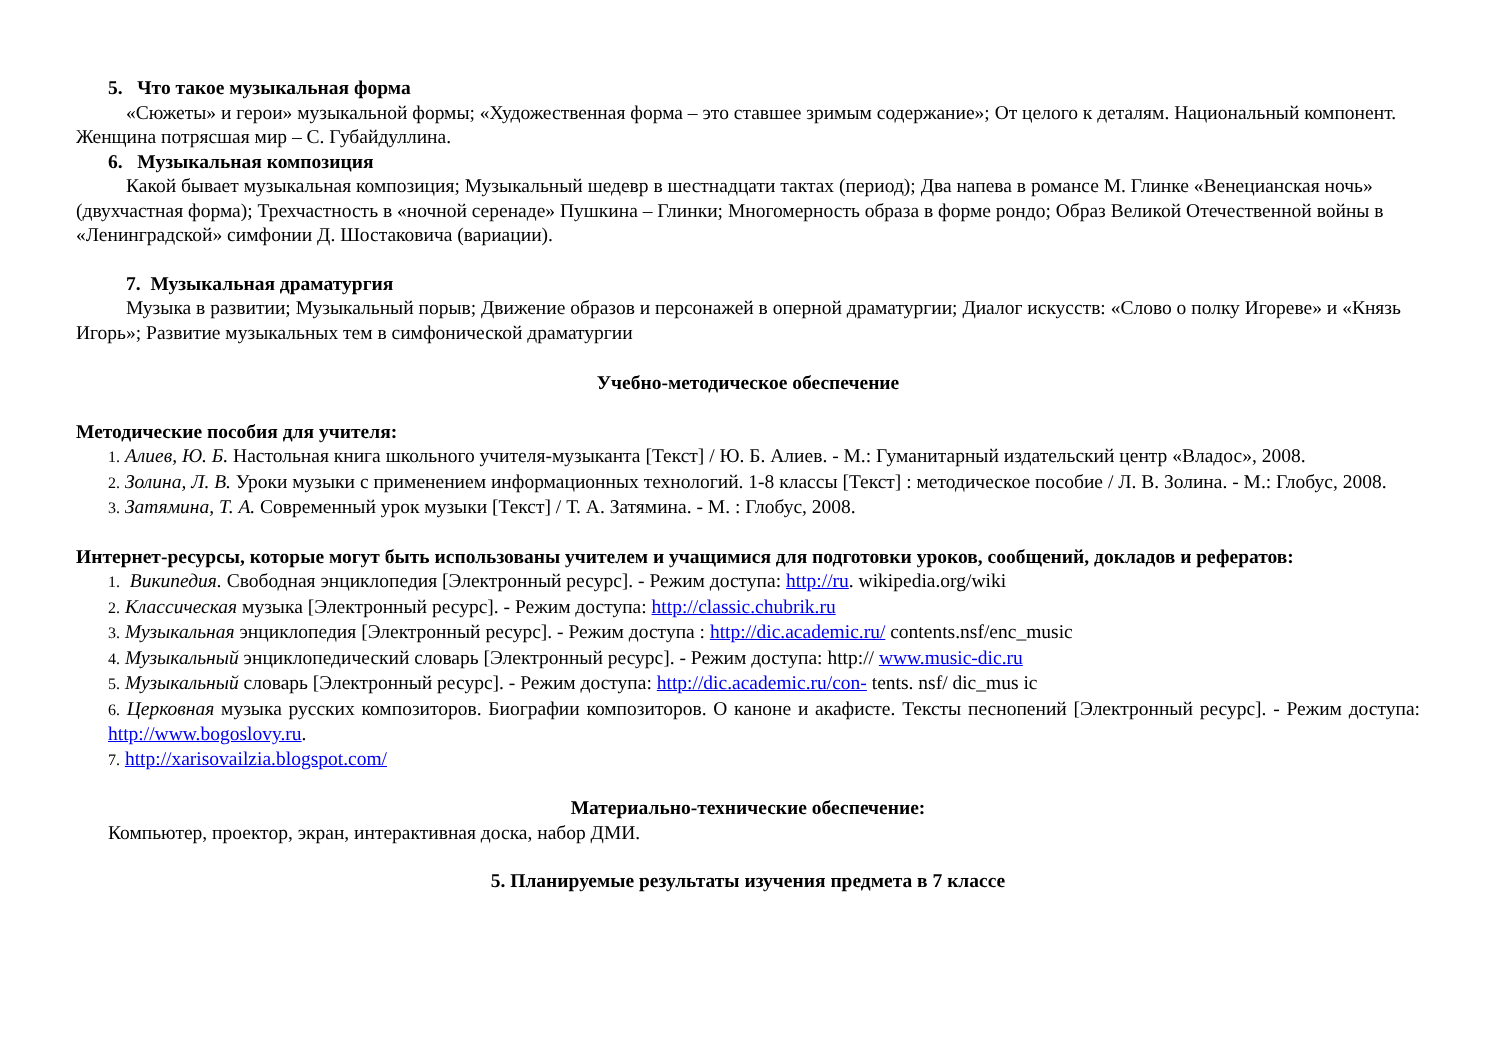5. Что такое музыкальная форма
«Сюжеты» и герои» музыкальной формы; «Художественная форма – это ставшее зримым содержание»; От целого к деталям. Национальный компонент. Женщина потрясшая мир – С. Губайдуллина.
6. Музыкальная композиция
Какой бывает музыкальная композиция; Музыкальный шедевр в шестнадцати тактах (период); Два напева в романсе М. Глинке «Венецианская ночь» (двухчастная форма); Трехчастность в «ночной серенаде» Пушкина – Глинки; Многомерность образа в форме рондо; Образ Великой Отечественной войны в «Ленинградской» симфонии Д. Шостаковича (вариации).
7. Музыкальная драматургия
Музыка в развитии; Музыкальный порыв; Движение образов и персонажей в оперной драматургии; Диалог искусств: «Слово о полку Игореве» и «Князь Игорь»; Развитие музыкальных тем в симфонической драматургии
Учебно-методическое обеспечение
Методические пособия для учителя:
1. Алиев, Ю. Б. Настольная книга школьного учителя-музыканта [Текст] / Ю. Б. Алиев. - М.: Гуманитарный издательский центр «Владос», 2008.
2. Золина, Л. В. Уроки музыки с применением информационных технологий. 1-8 классы [Текст] : методическое пособие / Л. В. Золина. - М.: Глобус, 2008.
3. Затямина, Т. А. Современный урок музыки [Текст] / Т. А. Затямина. - М. : Глобус, 2008.
Интернет-ресурсы, которые могут быть использованы учителем и учащимися для подготовки уроков, сообщений, докладов и рефератов:
1. Википедия. Свободная энциклопедия [Электронный ресурс]. - Режим доступа: http://ru. wikipedia.org/wiki
2. Классическая музыка [Электронный ресурс]. - Режим доступа: http://classic.chubrik.ru
3. Музыкальная энциклопедия [Электронный ресурс]. - Режим доступа : http://dic.academic.ru/ contents.nsf/enc_music
4. Музыкальный энциклопедический словарь [Электронный ресурс]. - Режим доступа: http:// www.music-dic.ru
5. Музыкальный словарь [Электронный ресурс]. - Режим доступа: http://dic.academic.ru/con- tents. nsf/ dic_mus ic
6. Церковная музыка русских композиторов. Биографии композиторов. О каноне и акафисте. Тексты песнопений [Электронный ресурс]. - Режим доступа: http://www.bogoslovy.ru.
7. http://xarisovailzia.blogspot.com/
Материально-технические обеспечение:
Компьютер, проектор, экран, интерактивная доска, набор ДМИ.
5. Планируемые результаты изучения предмета в 7 классе